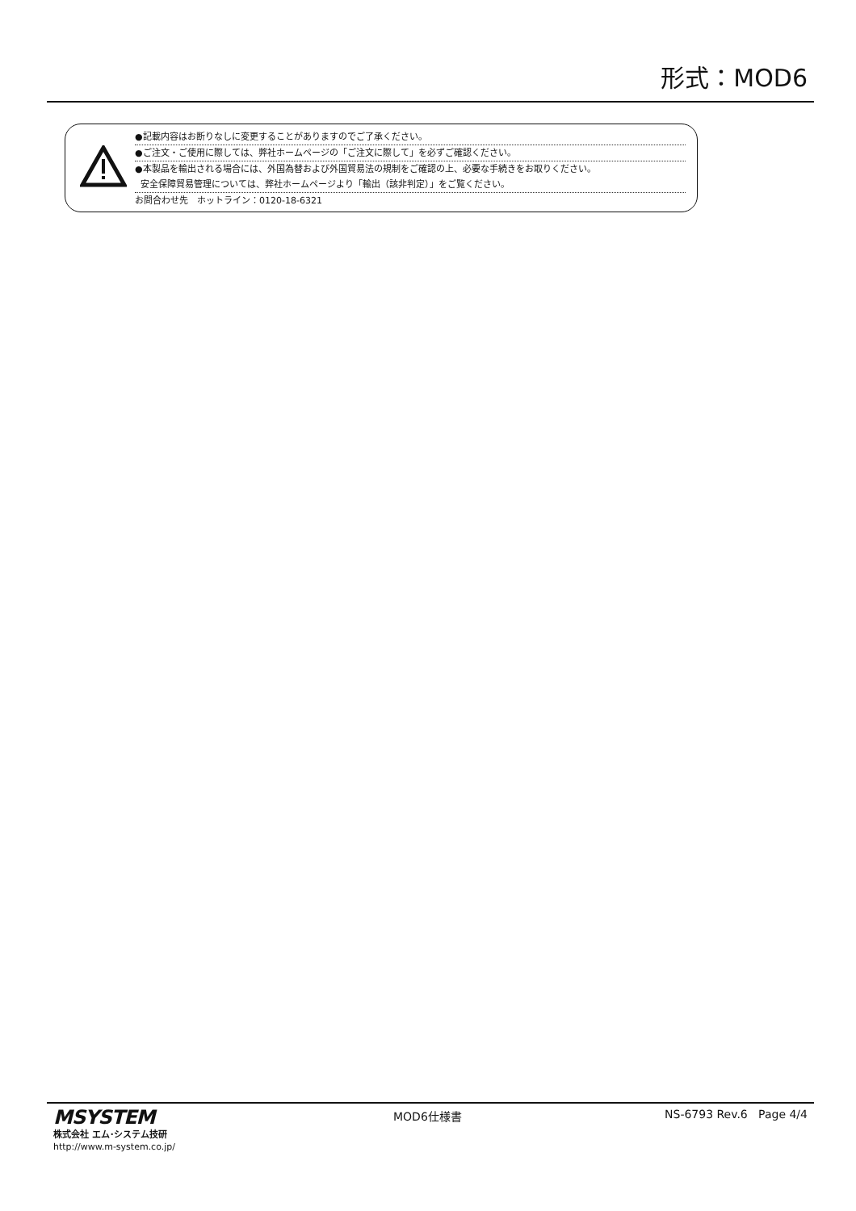形式：MOD6
●記載内容はお断りなしに変更することがありますのでご了承ください。
●ご注文・ご使用に際しては、弊社ホームページの「ご注文に際して」を必ずご確認ください。
●本製品を輸出される場合には、外国為替および外国貿易法の規制をご確認の上、必要な手続きをお取りください。
安全保障貿易管理については、弊社ホームページより「輸出（該非判定）」をご覧ください。
お問合わせ先　ホットライン：0120-18-6321
MSYSTEM
株式会社 エム･システム技研
http://www.m-system.co.jp/
MOD6仕様書 NS-6793 Rev.6 Page 4/4